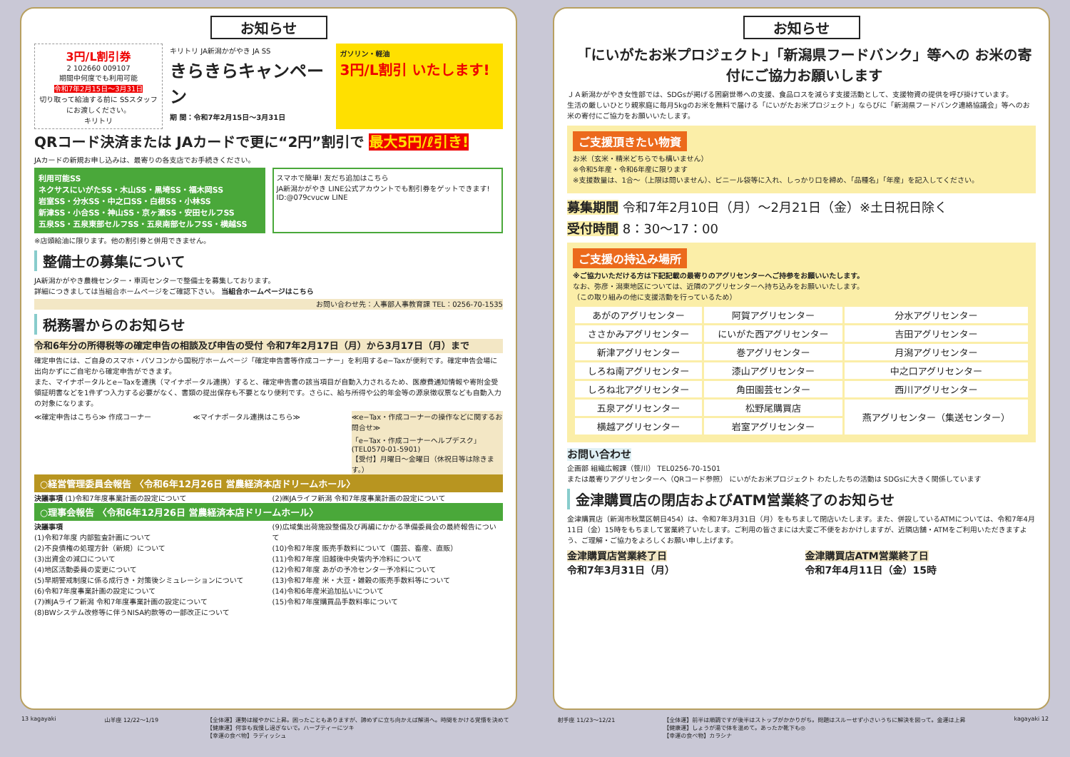お知らせ
3円/L割引券
2 102660 009107
期間中何度でも利用可能
令和7年2月15日〜3月31日
切り取って給油する前に SSスタッフにお渡しください。
キリトリ
キリトリ JA新潟かがやき JA SS
きらきらキャンペーン
期 間：令和7年2月15日〜3月31日
ガソリン・軽油
3円/L割引 いたします!
QRコード決済または JAカードで更に“2円”割引で 最大5円/ℓ引き!
JAカードの新規お申し込みは、最寄りの各支店でお手続きください。
利用可能SS
ネクサスにいがたSS・木山SS・黒埼SS・福木岡SS
岩室SS・分水SS・中之口SS・白根SS・小林SS
新津SS・小合SS・神山SS・京ヶ瀬SS・安田セルフSS
五泉SS・五泉東部セルフSS・五泉南部セルフSS・横越SS
スマホで簡単! 友だち追加はこちら
JA新潟かがやき LINE公式アカウントでも割引券をゲットできます!
ID:@079cvucw LINE
※店頭給油に限ります。他の割引券と併用できません。
整備士の募集について
JA新潟かがやき農機センター・車両センターで整備士を募集しております。
詳細につきましては当組合ホームページをご確認下さい。 当組合ホームページはこちら
お問い合わせ先：人事部人事教育課 TEL：0256-70-1535
税務署からのお知らせ
令和6年分の所得税等の確定申告の相談及び申告の受付 令和7年2月17日（月）から3月17日（月）まで
確定申告には、ご自身のスマホ・パソコンから国税庁ホームページ「確定申告書等作成コーナー」を利用するe−Taxが便利です。確定申告会場に出向かずにご自宅から確定申告ができます。
また、マイナポータルとe−Taxを連携（マイナポータル連携）すると、確定申告書の該当項目が自動入力されるため、医療費通知情報や寄附金受領証明書などを1件ずつ入力する必要がなく、書類の提出保存も不要となり便利です。さらに、給与所得や公的年金等の源泉徴収票なども自動入力の対象になります。
≪確定申告はこちら≫ 作成コーナー ≪マイナポータル連携はこちら≫ ≪e−Tax・作成コーナーの操作などに関するお問合せ≫
「e−Tax・作成コーナーヘルプデスク」(TEL0570-01-5901)
【受付】月曜日〜金曜日（休祝日等は除きます。）
○経営管理委員会報告 〈令和6年12月26日 営農経済本店ドリームホール〉
決議事項 (1)令和7年度事業計画の設定について
(2)㈱JAライフ新潟 令和7年度事業計画の設定について
○理事会報告 〈令和6年12月26日 営農経済本店ドリームホール〉
決議事項
(1)令和7年度 内部監査計画について
(2)不良債権の処理方針（新規）について
(3)出資金の減口について
(4)地区活動委員の変更について
(5)早期警戒制度に係る成行き・対策後シミュレーションについて
(6)令和7年度事業計画の設定について
(7)㈱JAライフ新潟 令和7年度事業計画の設定について
(8)BWシステム改修等に伴うNISA約款等の一部改正について
(9)広域集出荷施設整備及び再編にかかる準備委員会の最終報告について
(10)令和7年度 販売手数料について（園芸、畜産、直販）
(11)令和7年度 旧越後中央管内予冷料について
(12)令和7年度 あがの予冷センター予冷料について
(13)令和7年産 米・大豆・雑穀の販売手数料等について
(14)令和6年産米追加払いについて
(15)令和7年度購買品手数料率について
お知らせ
「にいがたお米プロジェクト」「新潟県フードバンク」等への お米の寄付にご協力お願いします
ＪＡ新潟かがやき女性部では、SDGsが掲げる困窮世帯への支援、食品ロスを減らす支援活動として、支援物資の提供を呼び掛けています。
生活の厳しいひとり親家庭に毎月5kgのお米を無料で届ける「にいがたお米プロジェクト」ならびに「新潟県フードバンク連絡協議会」等へのお米の寄付にご協力をお願いいたします。
ご支援頂きたい物資
お米（玄米・精米どちらでも構いません）
※令和5年産・令和6年産に限ります
※支援数量は、1合〜（上限は問いません）、ビニール袋等に入れ、しっかり口を締め、「品種名」「年産」を記入してください。
募集期間 令和7年2月10日（月）〜2月21日（金）※土日祝日除く
受付時間 8：30〜17：00
ご支援の持込み場所
※ご協力いただける方は下記記載の最寄りのアグリセンターへご持参をお願いいたします。
なお、弥彦・潟東地区については、近隣のアグリセンターへ持ち込みをお願いいたします。
（この取り組みの他に支援活動を行っているため）
| あがのアグリセンター | 阿賀アグリセンター | 分水アグリセンター |
| ささかみアグリセンター | にいがた西アグリセンター | 吉田アグリセンター |
| 新津アグリセンター | 巻アグリセンター | 月潟アグリセンター |
| しろね南アグリセンター | 漆山アグリセンター | 中之口アグリセンター |
| しろね北アグリセンター | 角田園芸センター | 西川アグリセンター |
| 五泉アグリセンター | 松野尾購買店 | 燕アグリセンター（集送センター） |
| 横越アグリセンター | 岩室アグリセンター | |
お問い合わせ
企画部 組織広報課（笹川） TEL0256-70-1501
または最寄りアグリセンターへ（QRコード参照） にいがたお米プロジェクト わたしたちの活動は SDGsに大きく関係しています
金津購買店の閉店およびATM営業終了のお知らせ
金津購買店（新潟市秋葉区朝日454）は、令和7年3月31日（月）をもちまして閉店いたします。また、併設しているATMについては、令和7年4月11日（金）15時をもちまして営業終了いたします。ご利用の皆さまには大変ご不便をおかけしますが、近隣店舗・ATMをご利用いただきますよう、ご理解・ご協力をよろしくお願い申し上げます。
金津購買店営業終了日
令和7年3月31日（月）
金津購買店ATM営業終了日
令和7年4月11日（金）15時
13 kagayaki 山羊座 12/22〜1/19 【全体運】運勢は緩やかに上昇。困ったこともありますが、諦めずに立ち向かえば解消へ。時間をかける覚悟を決めて
【健康運】何事も我慢し過ぎないで。ハーブティーにツキ
【幸運の食べ物】ラディッシュ
射手座 11/23〜12/21 【全体運】前半は順調ですが後半はストップがかかりがち。問題はスルーせず小さいうちに解決を図って。金運は上昇
【健康運】しょうが湯で体を温めて。あったか靴下も◎
【幸運の食べ物】カラシナ
kagayaki 12